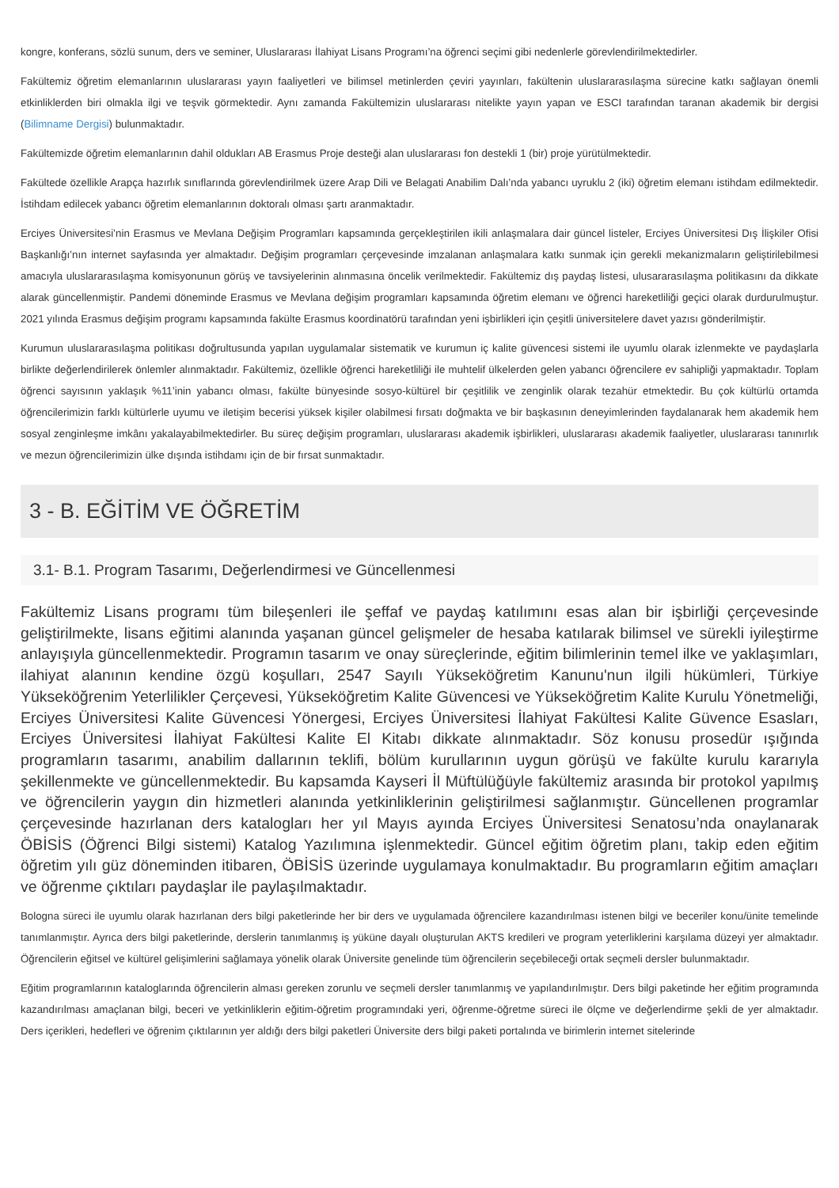kongre, konferans, sözlü sunum, ders ve seminer, Uluslararası İlahiyat Lisans Programı’na öğrenci seçimi gibi nedenlerle görevlendirilmektedirler.
Fakültemiz öğretim elemanlarının uluslararası yayın faaliyetleri ve bilimsel metinlerden çeviri yayınları, fakültenin uluslararasılaşma sürecine katkı sağlayan önemli etkinliklerden biri olmakla ilgi ve teşvik görmektedir. Aynı zamanda Fakültemizin uluslararası nitelikte yayın yapan ve ESCI tarafından taranan akademik bir dergisi (Bilimname Dergisi) bulunmaktadır.
Fakültemizde öğretim elemanlarının dahil oldukları AB Erasmus Proje desteği alan uluslararası fon destekli 1 (bir) proje yürütülmektedir.
Fakültede özellikle Arapça hazırlık sınıflarında görevlendirilmek üzere Arap Dili ve Belagati Anabilim Dalı’nda yabancı uyruklu 2 (iki) öğretim elemanı istihdam edilmektedir. İstihdam edilecek yabancı öğretim elemanlarının doktoralı olması şartı aranmaktadır.
Erciyes Üniversitesi’nin Erasmus ve Mevlana Değişim Programları kapsamında gerçekleştirilen ikili anlaşmalara dair güncel listeler, Erciyes Üniversitesi Dış İlişkiler Ofisi Başkanlığı’nın internet sayfasında yer almaktadır. Değişim programları çerçevesinde imzalanan anlaşmalara katkı sunmak için gerekli mekanizmaların geliştirilebilmesi amacıyla uluslararasılaşma komisyonunun görüş ve tavsiyelerinin alınmasına öncelik verilmektedir. Fakültemiz dış paydaş listesi, ulusararasılaşma politikasını da dikkate alarak güncellenmiştir. Pandemi döneminde Erasmus ve Mevlana değişim programları kapsamında öğretim elemanı ve öğrenci hareketliliği geçici olarak durdurulmuştur. 2021 yılında Erasmus değişim programı kapsamında fakülte Erasmus koordinatörü tarafından yeni işbirlikleri için çeşitli üniversitelere davet yazısı gönderilmiştir.
Kurumun uluslararasılaşma politikası doğrultusunda yapılan uygulamalar sistematik ve kurumun iç kalite güvencesi sistemi ile uyumlu olarak izlenmekte ve paydaşlarla birlikte değerlendirilerek önlemler alınmaktadır. Fakültemiz, özellikle öğrenci hareketliliği ile muhtelif ülkelerden gelen yabancı öğrencilere ev sahipliği yapmaktadır. Toplam öğrenci sayısının yaklaşık %11’inin yabancı olması, fakülte bünyesinde sosyo-kültürel bir çeşitlilik ve zenginlik olarak tezahür etmektedir. Bu çok kültürlü ortamda öğrencilerimizin farklı kültürlerle uyumu ve iletişim becerisi yüksek kişiler olabilmesi fırsatı doğmakta ve bir başkasının deneyimlerinden faydalanarak hem akademik hem sosyal zenginleşme imkânı yakalayabilmektedirler. Bu süreç değişim programları, uluslararası akademik işbirlikleri, uluslararası akademik faaliyetler, uluslararası tanınırlık ve mezun öğrencilerimizin ülke dışında istihdamı için de bir fırsat sunmaktadır.
3 - B. EĞİTİM VE ÖĞRETİM
3.1- B.1. Program Tasarımı, Değerlendirmesi ve Güncellenmesi
Fakültemiz Lisans programı tüm bileşenleri ile şeffaf ve paydaş katılımını esas alan bir işbirliği çerçevesinde geliştirilmekte, lisans eğitimi alanında yaşanan güncel gelişmeler de hesaba katılarak bilimsel ve sürekli iyileştirme anlayışıyla güncellenmektedir. Programın tasarım ve onay süreçlerinde, eğitim bilimlerinin temel ilke ve yaklaşımları, ilahiyat alanının kendine özgü koşulları, 2547 Sayılı Yükseköğretim Kanunu'nun ilgili hükümleri, Türkiye Yükseköğrenim Yeterlilikler Çerçevesi, Yükseköğretim Kalite Güvencesi ve Yükseköğretim Kalite Kurulu Yönetmeliği, Erciyes Üniversitesi Kalite Güvencesi Yönergesi, Erciyes Üniversitesi İlahiyat Fakültesi Kalite Güvence Esasları, Erciyes Üniversitesi İlahiyat Fakültesi Kalite El Kitabı dikkate alınmaktadır. Söz konusu prosedür ışığında programların tasarımı, anabilim dallarının teklifi, bölüm kurullarının uygun görüşü ve fakülte kurulu kararıyla şekillenmekte ve güncellenmektedir. Bu kapsamda Kayseri İl Müftülüğüyle fakültemiz arasında bir protokol yapılmış ve öğrencilerin yaygın din hizmetleri alanında yetkinliklerinin geliştirilmesi sağlanmıştır. Güncellenen programlar çerçevesinde hazırlanan ders katalogları her yıl Mayıs ayında Erciyes Üniversitesi Senatosu’nda onaylanarak ÖBİSİS (Öğrenci Bilgi sistemi) Katalog Yazılımına işlenmektedir. Güncel eğitim öğretim planı, takip eden eğitim öğretim yılı güz döneminden itibaren, ÖBİSİS üzerinde uygulamaya konulmaktadır. Bu programların eğitim amaçları ve öğrenme çıktıları paydaşlar ile paylaşılmaktadır.
Bologna süreci ile uyumlu olarak hazırlanan ders bilgi paketlerinde her bir ders ve uygulamada öğrencilere kazandırılması istenen bilgi ve beceriler konu/ünite temelinde tanımlanmıştır. Ayrıca ders bilgi paketlerinde, derslerin tanımlanmış iş yüküne dayalı oluşturulan AKTS kredileri ve program yeterliklerini karşılama düzeyi yer almaktadır. Öğrencilerin eğitsel ve kültürel gelişimlerini sağlamaya yönelik olarak Üniversite genelinde tüm öğrencilerin seçebileceği ortak seçmeli dersler bulunmaktadır.
Eğitim programlarının kataloglarında öğrencilerin alması gereken zorunlu ve seçmeli dersler tanımlanmış ve yapılandırılmıştır. Ders bilgi paketinde her eğitim programında kazandırılması amaçlanan bilgi, beceri ve yetkinliklerin eğitim-öğretim programındaki yeri, öğrenme-öğretme süreci ile ölçme ve değerlendirme şekli de yer almaktadır. Ders içerikleri, hedefleri ve öğrenim çıktılarının yer aldığı ders bilgi paketleri Üniversite ders bilgi paketi portalında ve birimlerin internet sitelerinde